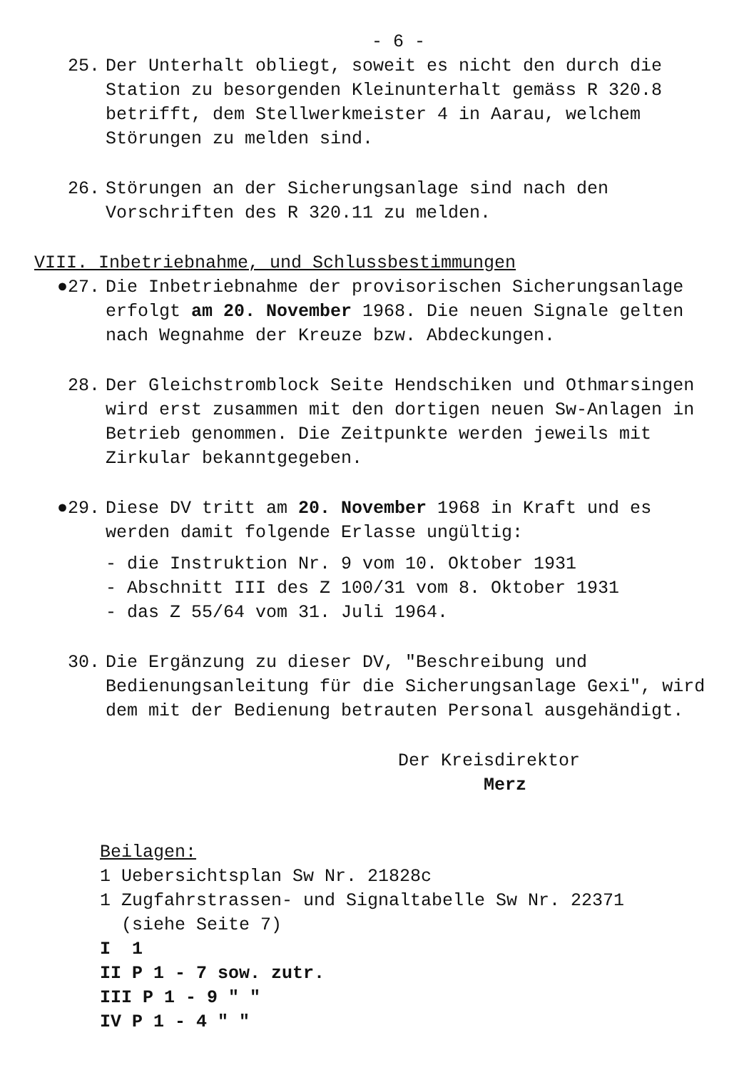- 6 -
25. Der Unterhalt obliegt, soweit es nicht den durch die Station zu besorgenden Kleinunterhalt gemäss R 320.8 betrifft, dem Stellwerkmeister 4 in Aarau, welchem Störungen zu melden sind.
26. Störungen an der Sicherungsanlage sind nach den Vorschriften des R 320.11 zu melden.
VIII. Inbetriebnahme, und Schlussbestimmungen
●27. Die Inbetriebnahme der provisorischen Sicherungsanlage erfolgt am 20. November 1968. Die neuen Signale gelten nach Wegnahme der Kreuze bzw. Abdeckungen.
28. Der Gleichstromblock Seite Hendschiken und Othmarsingen wird erst zusammen mit den dortigen neuen Sw-Anlagen in Betrieb genommen. Die Zeitpunkte werden jeweils mit Zirkular bekanntgegeben.
●29. Diese DV tritt am 20. November 1968 in Kraft und es werden damit folgende Erlasse ungültig:
- die Instruktion Nr. 9 vom 10. Oktober 1931
- Abschnitt III des Z 100/31 vom 8. Oktober 1931
- das Z 55/64 vom 31. Juli 1964.
30. Die Ergänzung zu dieser DV, "Beschreibung und Bedienungsanleitung für die Sicherungsanlage Gexi", wird dem mit der Bedienung betrauten Personal ausgehändigt.
Der Kreisdirektor
Merz
Beilagen:
1 Uebersichtsplan Sw Nr. 21828c
1 Zugfahrstrassen- und Signaltabelle Sw Nr. 22371
(siehe Seite 7)
I 1
II P 1 - 7 sow. zutr.
III P 1 - 9 " "
IV P 1 - 4 " "